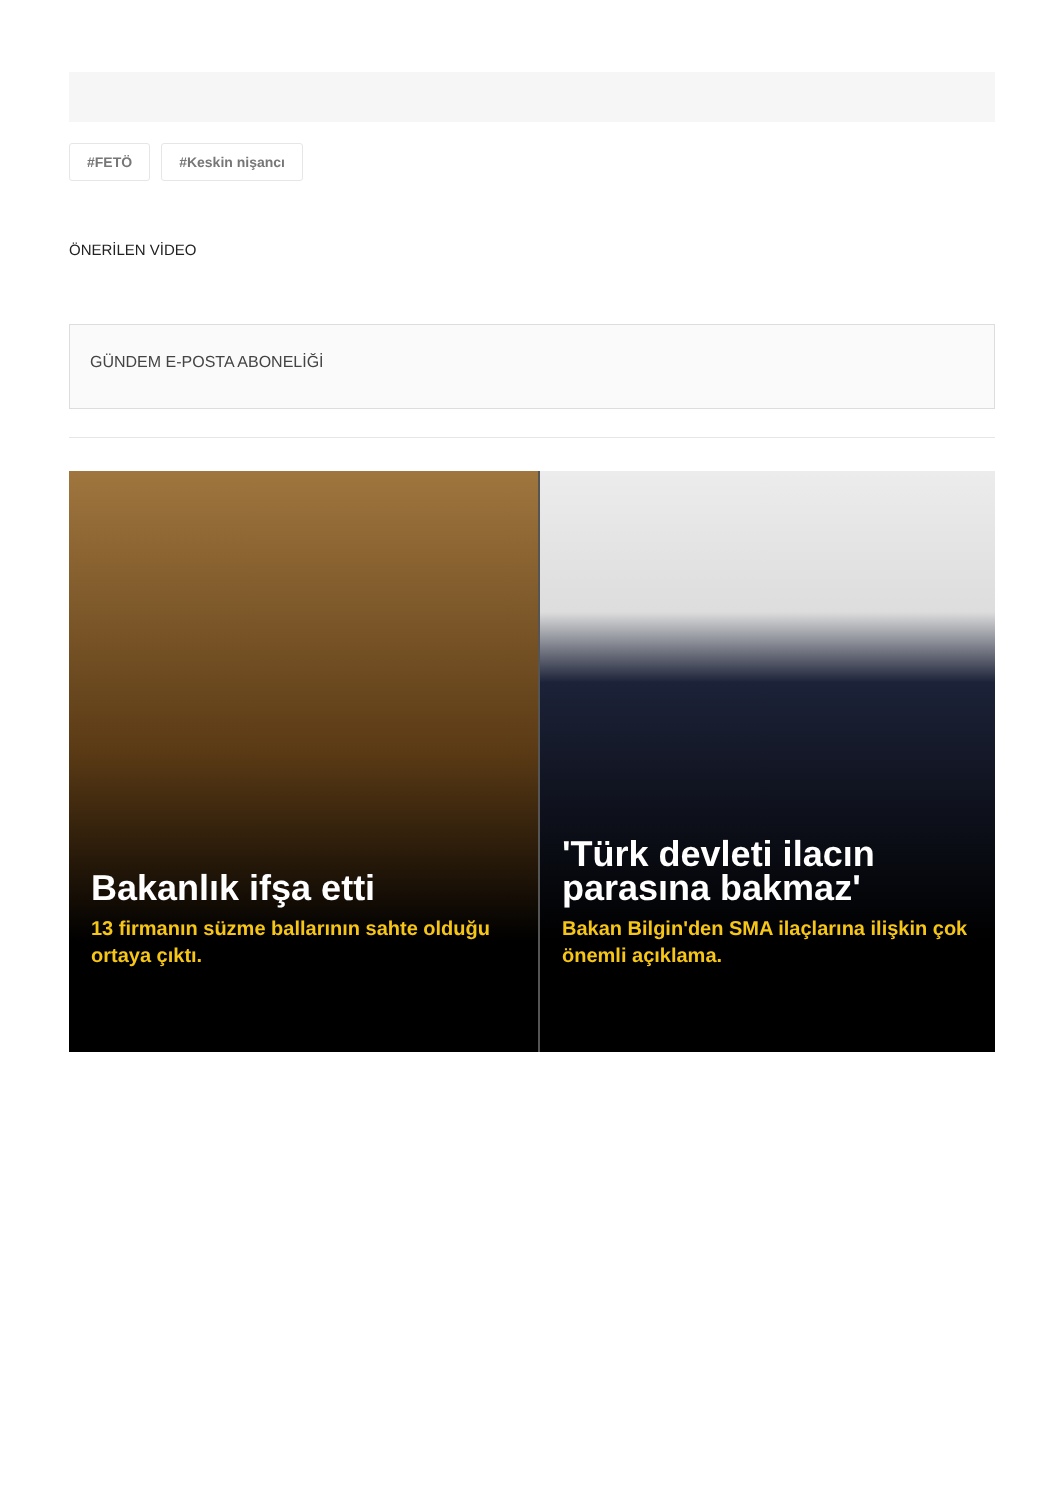#FETÖ #Keskin nişancı
ÖNERİLEN VİDEO
GÜNDEM E-POSTA ABONELİĞİ
Bakanlık ifşa etti
13 firmanın süzme ballarının sahte olduğu ortaya çıktı.
'Türk devleti ilacın parasına bakmaz'
Bakan Bilgin'den SMA ilaçlarına ilişkin çok önemli açıklama.